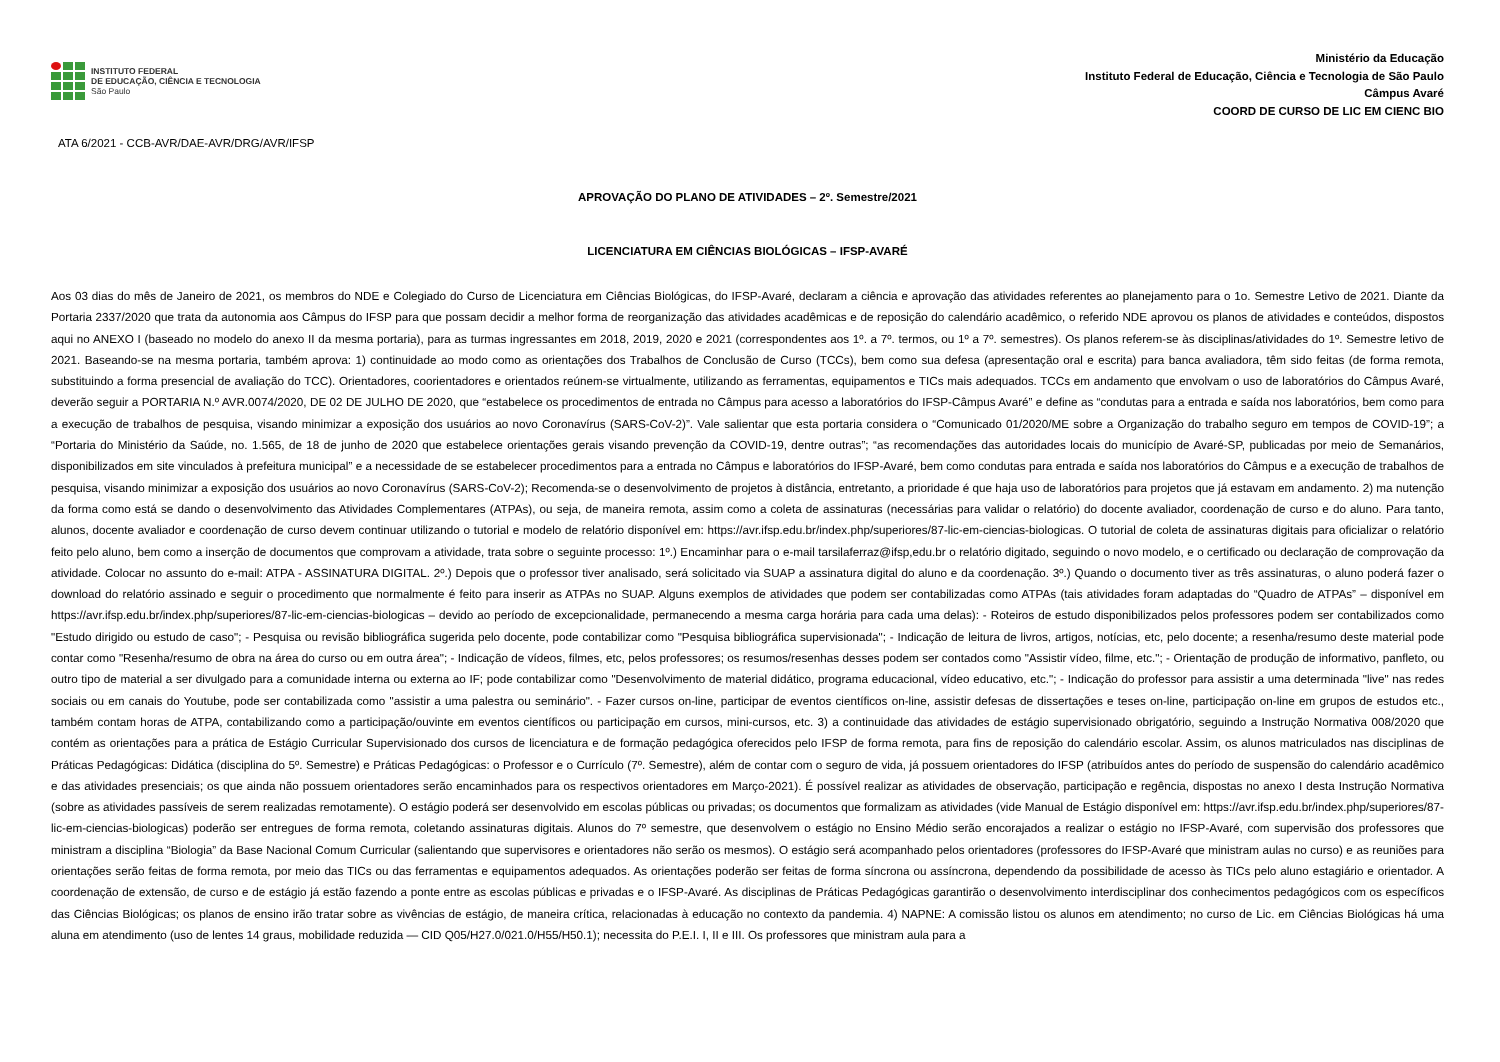INSTITUTO FEDERAL
DE EDUCAÇÃO, CIÊNCIA E TECNOLOGIA
São Paulo
Ministério da Educação
Instituto Federal de Educação, Ciência e Tecnologia de São Paulo
Câmpus Avaré
COORD DE CURSO DE LIC EM CIENC BIO
ATA 6/2021 - CCB-AVR/DAE-AVR/DRG/AVR/IFSP
APROVAÇÃO DO PLANO DE ATIVIDADES – 2º. Semestre/2021
LICENCIATURA EM CIÊNCIAS BIOLÓGICAS – IFSP-AVARÉ
Aos 03 dias do mês de Janeiro de 2021, os membros do NDE e Colegiado do Curso de Licenciatura em Ciências Biológicas, do IFSP-Avaré, declaram a ciência e aprovação das atividades referentes ao planejamento para o 1o. Semestre Letivo de 2021. Diante da Portaria 2337/2020 que trata da autonomia aos Câmpus do IFSP para que possam decidir a melhor forma de reorganização das atividades acadêmicas e de reposição do calendário acadêmico, o referido NDE aprovou os planos de atividades e conteúdos, dispostos aqui no ANEXO I (baseado no modelo do anexo II da mesma portaria), para as turmas ingressantes em 2018, 2019, 2020 e 2021 (correspondentes aos 1º. a 7º. termos, ou 1º a 7º. semestres). Os planos referem-se às disciplinas/atividades do 1º. Semestre letivo de 2021. Baseando-se na mesma portaria, também aprova: 1) continuidade ao modo como as orientações dos Trabalhos de Conclusão de Curso (TCCs), bem como sua defesa (apresentação oral e escrita) para banca avaliadora, têm sido feitas (de forma remota, substituindo a forma presencial de avaliação do TCC). Orientadores, coorientadores e orientados reúnem-se virtualmente, utilizando as ferramentas, equipamentos e TICs mais adequados. TCCs em andamento que envolvam o uso de laboratórios do Câmpus Avaré, deverão seguir a PORTARIA N.º AVR.0074/2020, DE 02 DE JULHO DE 2020, que “estabelece os procedimentos de entrada no Câmpus para acesso a laboratórios do IFSP-Câmpus Avaré” e define as “condutas para a entrada e saída nos laboratórios, bem como para a execução de trabalhos de pesquisa, visando minimizar a exposição dos usuários ao novo Coronavírus (SARS-CoV-2)”. Vale salientar que esta portaria considera o “Comunicado 01/2020/ME sobre a Organização do trabalho seguro em tempos de COVID-19”; a “Portaria do Ministério da Saúde, no. 1.565, de 18 de junho de 2020 que estabelece orientações gerais visando prevenção da COVID-19, dentre outras”; “as recomendações das autoridades locais do município de Avaré-SP, publicadas por meio de Semanários, disponibilizados em site vinculados à prefeitura municipal” e a necessidade de se estabelecer procedimentos para a entrada no Câmpus e laboratórios do IFSP-Avaré, bem como condutas para entrada e saída nos laboratórios do Câmpus e a execução de trabalhos de pesquisa, visando minimizar a exposição dos usuários ao novo Coronavírus (SARS-CoV-2); Recomenda-se o desenvolvimento de projetos à distância, entretanto, a prioridade é que haja uso de laboratórios para projetos que já estavam em andamento. 2) ma nutenção da forma como está se dando o desenvolvimento das Atividades Complementares (ATPAs), ou seja, de maneira remota, assim como a coleta de assinaturas (necessárias para validar o relatório) do docente avaliador, coordenação de curso e do aluno. Para tanto, alunos, docente avaliador e coordenação de curso devem continuar utilizando o tutorial e modelo de relatório disponível em: https://avr.ifsp.edu.br/index.php/superiores/87-lic-em-ciencias-biologicas. O tutorial de coleta de assinaturas digitais para oficializar o relatório feito pelo aluno, bem como a inserção de documentos que comprovam a atividade, trata sobre o seguinte processo: 1º.) Encaminhar para o e-mail tarsilaferraz@ifsp,edu.br o relatório digitado, seguindo o novo modelo, e o certificado ou declaração de comprovação da atividade. Colocar no assunto do e-mail: ATPA - ASSINATURA DIGITAL. 2º.) Depois que o professor tiver analisado, será solicitado via SUAP a assinatura digital do aluno e da coordenação. 3º.) Quando o documento tiver as três assinaturas, o aluno poderá fazer o download do relatório assinado e seguir o procedimento que normalmente é feito para inserir as ATPAs no SUAP. Alguns exemplos de atividades que podem ser contabilizadas como ATPAs (tais atividades foram adaptadas do “Quadro de ATPAs” – disponível em https://avr.ifsp.edu.br/index.php/superiores/87-lic-em-ciencias-biologicas – devido ao período de excepcionalidade, permanecendo a mesma carga horária para cada uma delas): - Roteiros de estudo disponibilizados pelos professores podem ser contabilizados como "Estudo dirigido ou estudo de caso"; - Pesquisa ou revisão bibliográfica sugerida pelo docente, pode contabilizar como "Pesquisa bibliográfica supervisionada"; - Indicação de leitura de livros, artigos, notícias, etc, pelo docente; a resenha/resumo deste material pode contar como "Resenha/resumo de obra na área do curso ou em outra área"; - Indicação de vídeos, filmes, etc, pelos professores; os resumos/resenhas desses podem ser contados como "Assistir vídeo, filme, etc."; - Orientação de produção de informativo, panfleto, ou outro tipo de material a ser divulgado para a comunidade interna ou externa ao IF; pode contabilizar como "Desenvolvimento de material didático, programa educacional, vídeo educativo, etc."; - Indicação do professor para assistir a uma determinada "live" nas redes sociais ou em canais do Youtube, pode ser contabilizada como "assistir a uma palestra ou seminário". - Fazer cursos on-line, participar de eventos científicos on-line, assistir defesas de dissertações e teses on-line, participação on-line em grupos de estudos etc., também contam horas de ATPA, contabilizando como a participação/ouvinte em eventos científicos ou participação em cursos, mini-cursos, etc. 3) a continuidade das atividades de estágio supervisionado obrigatório, seguindo a Instrução Normativa 008/2020 que contém as orientações para a prática de Estágio Curricular Supervisionado dos cursos de licenciatura e de formação pedagógica oferecidos pelo IFSP de forma remota, para fins de reposição do calendário escolar. Assim, os alunos matriculados nas disciplinas de Práticas Pedagógicas: Didática (disciplina do 5º. Semestre) e Práticas Pedagógicas: o Professor e o Currículo (7º. Semestre), além de contar com o seguro de vida, já possuem orientadores do IFSP (atribuídos antes do período de suspensão do calendário acadêmico e das atividades presenciais; os que ainda não possuem orientadores serão encaminhados para os respectivos orientadores em Março-2021). É possível realizar as atividades de observação, participação e regência, dispostas no anexo I desta Instrução Normativa (sobre as atividades passíveis de serem realizadas remotamente). O estágio poderá ser desenvolvido em escolas públicas ou privadas; os documentos que formalizam as atividades (vide Manual de Estágio disponível em: https://avr.ifsp.edu.br/index.php/superiores/87-lic-em-ciencias-biologicas) poderão ser entregues de forma remota, coletando assinaturas digitais. Alunos do 7º semestre, que desenvolvem o estágio no Ensino Médio serão encorajados a realizar o estágio no IFSP-Avaré, com supervisão dos professores que ministram a disciplina “Biologia” da Base Nacional Comum Curricular (salientando que supervisores e orientadores não serão os mesmos). O estágio será acompanhado pelos orientadores (professores do IFSP-Avaré que ministram aulas no curso) e as reuniões para orientações serão feitas de forma remota, por meio das TICs ou das ferramentas e equipamentos adequados. As orientações poderão ser feitas de forma síncrona ou assíncrona, dependendo da possibilidade de acesso às TICs pelo aluno estagiário e orientador. A coordenação de extensão, de curso e de estágio já estão fazendo a ponte entre as escolas públicas e privadas e o IFSP-Avaré. As disciplinas de Práticas Pedagógicas garantirão o desenvolvimento interdisciplinar dos conhecimentos pedagógicos com os específicos das Ciências Biológicas; os planos de ensino irão tratar sobre as vivências de estágio, de maneira crítica, relacionadas à educação no contexto da pandemia. 4) NAPNE: A comissão listou os alunos em atendimento; no curso de Lic. em Ciências Biológicas há uma aluna em atendimento (uso de lentes 14 graus, mobilidade reduzida — CID Q05/H27.0/021.0/H55/H50.1); necessita do P.E.I. I, II e III. Os professores que ministram aula para a